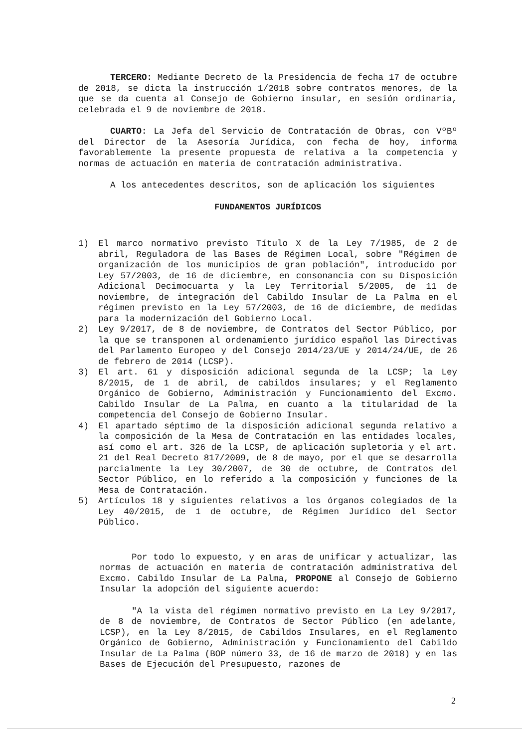TERCERO: Mediante Decreto de la Presidencia de fecha 17 de octubre de 2018, se dicta la instrucción 1/2018 sobre contratos menores, de la que se da cuenta al Consejo de Gobierno insular, en sesión ordinaria, celebrada el 9 de noviembre de 2018.
CUARTO: La Jefa del Servicio de Contratación de Obras, con VºBº del Director de la Asesoría Jurídica, con fecha de hoy, informa favorablemente la presente propuesta de relativa a la competencia y normas de actuación en materia de contratación administrativa.
A los antecedentes descritos, son de aplicación los siguientes
FUNDAMENTOS JURÍDICOS
1) El marco normativo previsto Título X de la Ley 7/1985, de 2 de abril, Reguladora de las Bases de Régimen Local, sobre "Régimen de organización de los municipios de gran población", introducido por Ley 57/2003, de 16 de diciembre, en consonancia con su Disposición Adicional Decimocuarta y la Ley Territorial 5/2005, de 11 de noviembre, de integración del Cabildo Insular de La Palma en el régimen previsto en la Ley 57/2003, de 16 de diciembre, de medidas para la modernización del Gobierno Local.
2) Ley 9/2017, de 8 de noviembre, de Contratos del Sector Público, por la que se transponen al ordenamiento jurídico español las Directivas del Parlamento Europeo y del Consejo 2014/23/UE y 2014/24/UE, de 26 de febrero de 2014 (LCSP).
3) El art. 61 y disposición adicional segunda de la LCSP; la Ley 8/2015, de 1 de abril, de cabildos insulares; y el Reglamento Orgánico de Gobierno, Administración y Funcionamiento del Excmo. Cabildo Insular de La Palma, en cuanto a la titularidad de la competencia del Consejo de Gobierno Insular.
4) El apartado séptimo de la disposición adicional segunda relativo a la composición de la Mesa de Contratación en las entidades locales, así como el art. 326 de la LCSP, de aplicación supletoria y el art. 21 del Real Decreto 817/2009, de 8 de mayo, por el que se desarrolla parcialmente la Ley 30/2007, de 30 de octubre, de Contratos del Sector Público, en lo referido a la composición y funciones de la Mesa de Contratación.
5) Artículos 18 y siguientes relativos a los órganos colegiados de la Ley 40/2015, de 1 de octubre, de Régimen Jurídico del Sector Público.
Por todo lo expuesto, y en aras de unificar y actualizar, las normas de actuación en materia de contratación administrativa del Excmo. Cabildo Insular de La Palma, PROPONE al Consejo de Gobierno Insular la adopción del siguiente acuerdo:
"A la vista del régimen normativo previsto en La Ley 9/2017, de 8 de noviembre, de Contratos de Sector Público (en adelante, LCSP), en la Ley 8/2015, de Cabildos Insulares, en el Reglamento Orgánico de Gobierno, Administración y Funcionamiento del Cabildo Insular de La Palma (BOP número 33, de 16 de marzo de 2018) y en las Bases de Ejecución del Presupuesto, razones de
2